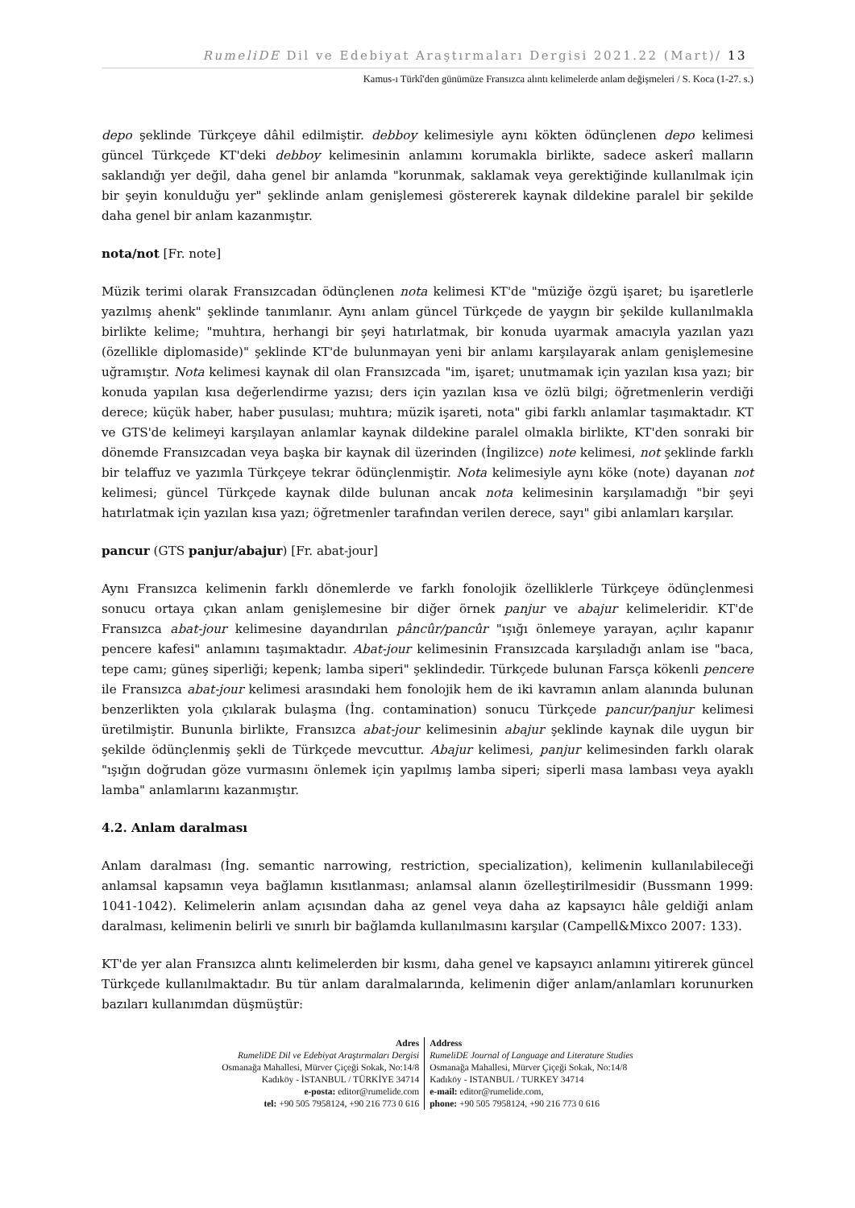RumeliDE Dil ve Edebiyat Araştırmaları Dergisi 2021.22 (Mart)/ 13
Kamus-ı Türkî'den günümüze Fransızca alıntı kelimelerde anlam değişmeleri / S. Koca (1-27. s.)
depo şeklinde Türkçeye dâhil edilmiştir. debboy kelimesiyle aynı kökten ödünçlenen depo kelimesi güncel Türkçede KT'deki debboy kelimesinin anlamını korumakla birlikte, sadece askerî malların saklandığı yer değil, daha genel bir anlamda "korunmak, saklamak veya gerektiğinde kullanılmak için bir şeyin konulduğu yer" şeklinde anlam genişlemesi göstererek kaynak dildekine paralel bir şekilde daha genel bir anlam kazanmıştır.
nota/not [Fr. note]
Müzik terimi olarak Fransızcadan ödünçlenen nota kelimesi KT'de "müziğe özgü işaret; bu işaretlerle yazılmış ahenk" şeklinde tanımlanır. Aynı anlam güncel Türkçede de yaygın bir şekilde kullanılmakla birlikte kelime; "muhtıra, herhangi bir şeyi hatırlatmak, bir konuda uyarmak amacıyla yazılan yazı (özellikle diplomaside)" şeklinde KT'de bulunmayan yeni bir anlamı karşılayarak anlam genişlemesine uğramıştır. Nota kelimesi kaynak dil olan Fransızcada "im, işaret; unutmamak için yazılan kısa yazı; bir konuda yapılan kısa değerlendirme yazısı; ders için yazılan kısa ve özlü bilgi; öğretmenlerin verdiği derece; küçük haber, haber pusulası; muhtıra; müzik işareti, nota" gibi farklı anlamlar taşımaktadır. KT ve GTS'de kelimeyi karşılayan anlamlar kaynak dildekine paralel olmakla birlikte, KT'den sonraki bir dönemde Fransızcadan veya başka bir kaynak dil üzerinden (İngilizce) note kelimesi, not şeklinde farklı bir telaffuz ve yazımla Türkçeye tekrar ödünçlenmiştir. Nota kelimesiyle aynı köke (note) dayanan not kelimesi; güncel Türkçede kaynak dilde bulunan ancak nota kelimesinin karşılamadığı "bir şeyi hatırlatmak için yazılan kısa yazı; öğretmenler tarafından verilen derece, sayı" gibi anlamları karşılar.
pancur (GTS panjur/abajur) [Fr. abat-jour]
Aynı Fransızca kelimenin farklı dönemlerde ve farklı fonolojik özelliklerle Türkçeye ödünçlenmesi sonucu ortaya çıkan anlam genişlemesine bir diğer örnek panjur ve abajur kelimeleridir. KT'de Fransızca abat-jour kelimesine dayandırılan pâncûr/pancûr "ışığı önlemeye yarayan, açılır kapanır pencere kafesi" anlamını taşımaktadır. Abat-jour kelimesinin Fransızcada karşıladığı anlam ise "baca, tepe camı; güneş siperliği; kepenk; lamba siperi" şeklindedir. Türkçede bulunan Farsça kökenli pencere ile Fransızca abat-jour kelimesi arasındaki hem fonolojik hem de iki kavramın anlam alanında bulunan benzerlikten yola çıkılarak bulaşma (İng. contamination) sonucu Türkçede pancur/panjur kelimesi üretilmiştir. Bununla birlikte, Fransızca abat-jour kelimesinin abajur şeklinde kaynak dile uygun bir şekilde ödünçlenmiş şekli de Türkçede mevcuttur. Abajur kelimesi, panjur kelimesinden farklı olarak "ışığın doğrudan göze vurmasını önlemek için yapılmış lamba siperi; siperli masa lambası veya ayaklı lamba" anlamlarını kazanmıştır.
4.2. Anlam daralması
Anlam daralması (İng. semantic narrowing, restriction, specialization), kelimenin kullanılabileceği anlamsal kapsamın veya bağlamın kısıtlanması; anlamsal alanın özelleştirilmesidir (Bussmann 1999: 1041-1042). Kelimelerin anlam açısından daha az genel veya daha az kapsayıcı hâle geldiği anlam daralması, kelimenin belirli ve sınırlı bir bağlamda kullanılmasını karşılar (Campell&Mixco 2007: 133).
KT'de yer alan Fransızca alıntı kelimelerden bir kısmı, daha genel ve kapsayıcı anlamını yitirerek güncel Türkçede kullanılmaktadır. Bu tür anlam daralmalarında, kelimenin diğer anlam/anlamları korunurken bazıları kullanımdan düşmüştür:
Adres
RumeliDE Dil ve Edebiyat Araştırmaları Dergisi
Osmanağa Mahallesi, Mürver Çiçeği Sokak, No:14/8
Kadıköy - İSTANBUL / TÜRKİYE 34714
e-posta: editor@rumelide.com
tel: +90 505 7958124, +90 216 773 0 616
Address
RumeliDE Journal of Language and Literature Studies
Osmanağa Mahallesi, Mürver Çiçeği Sokak, No:14/8
Kadıköy - ISTANBUL / TURKEY 34714
e-mail: editor@rumelide.com,
phone: +90 505 7958124, +90 216 773 0 616